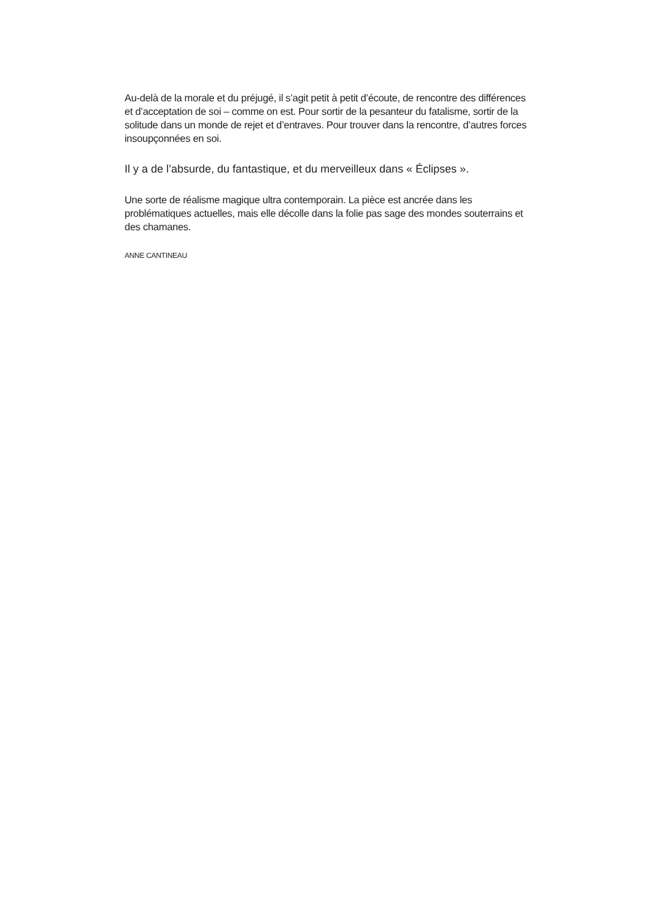Au-delà de la morale et du préjugé, il s’agit petit à petit d’écoute, de rencontre des différences et d’acceptation de soi – comme on est. Pour sortir de la pesanteur du fatalisme, sortir de la solitude dans un monde de rejet et d’entraves. Pour trouver dans la rencontre, d’autres forces insoupçonnées en soi.
Il y a de l’absurde, du fantastique, et du merveilleux dans « Éclipses ».
Une sorte de réalisme magique ultra contemporain. La pièce est ancrée dans les problématiques actuelles, mais elle décolle dans la folie pas sage des mondes souterrains et des chamanes.
ANNE CANTINEAU